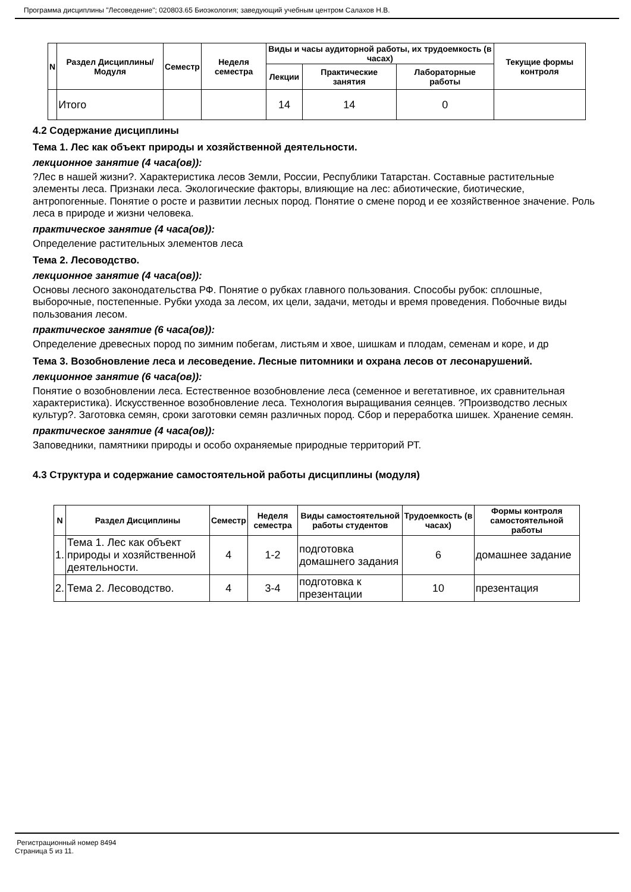Программа дисциплины "Лесоведение"; 020803.65 Биоэкология; заведующий учебным центром Салахов Н.В.
| N | Раздел Дисциплины/ Модуля | Семестр | Неделя семестра | Виды и часы аудиторной работы, их трудоемкость (в часах) | | | Текущие формы контроля |
| --- | --- | --- | --- | --- | --- | --- | --- |
| | | | | Лекции | Практические занятия | Лабораторные работы | |
| | Итого | | | 14 | 14 | 0 | |
4.2 Содержание дисциплины
Тема 1. Лес как объект природы и хозяйственной деятельности.
лекционное занятие (4 часа(ов)):
?Лес в нашей жизни?. Характеристика лесов Земли, России, Республики Татарстан. Составные растительные элементы леса. Признаки леса. Экологические факторы, влияющие на лес: абиотические, биотические, антропогенные. Понятие о росте и развитии лесных пород. Понятие о смене пород и ее хозяйственное значение. Роль леса в природе и жизни человека.
практическое занятие (4 часа(ов)):
Определение растительных элементов леса
Тема 2. Лесоводство.
лекционное занятие (4 часа(ов)):
Основы лесного законодательства РФ. Понятие о рубках главного пользования. Способы рубок: сплошные, выборочные, постепенные. Рубки ухода за лесом, их цели, задачи, методы и время проведения. Побочные виды пользования лесом.
практическое занятие (6 часа(ов)):
Определение древесных пород по зимним побегам, листьям и хвое, шишкам и плодам, семенам и коре, и др
Тема 3. Возобновление леса и лесоведение. Лесные питомники и охрана лесов от лесонарушений.
лекционное занятие (6 часа(ов)):
Понятие о возобновлении леса. Естественное возобновление леса (семенное и вегетативное, их сравнительная характеристика). Искусственное возобновление леса. Технология выращивания сеянцев. ?Производство лесных культур?. Заготовка семян, сроки заготовки семян различных пород. Сбор и переработка шишек. Хранение семян.
практическое занятие (4 часа(ов)):
Заповедники, памятники природы и особо охраняемые природные территорий РТ.
4.3 Структура и содержание самостоятельной работы дисциплины (модуля)
| N | Раздел Дисциплины | Семестр | Неделя семестра | Виды самостоятельной работы студентов | Трудоемкость (в часах) | Формы контроля самостоятельной работы |
| --- | --- | --- | --- | --- | --- | --- |
| 1. | Тема 1. Лес как объект природы и хозяйственной деятельности. | 4 | 1-2 | подготовка домашнего задания | 6 | домашнее задание |
| 2. | Тема 2. Лесоводство. | 4 | 3-4 | подготовка к презентации | 10 | презентация |
Регистрационный номер 8494
Страница 5 из 11.